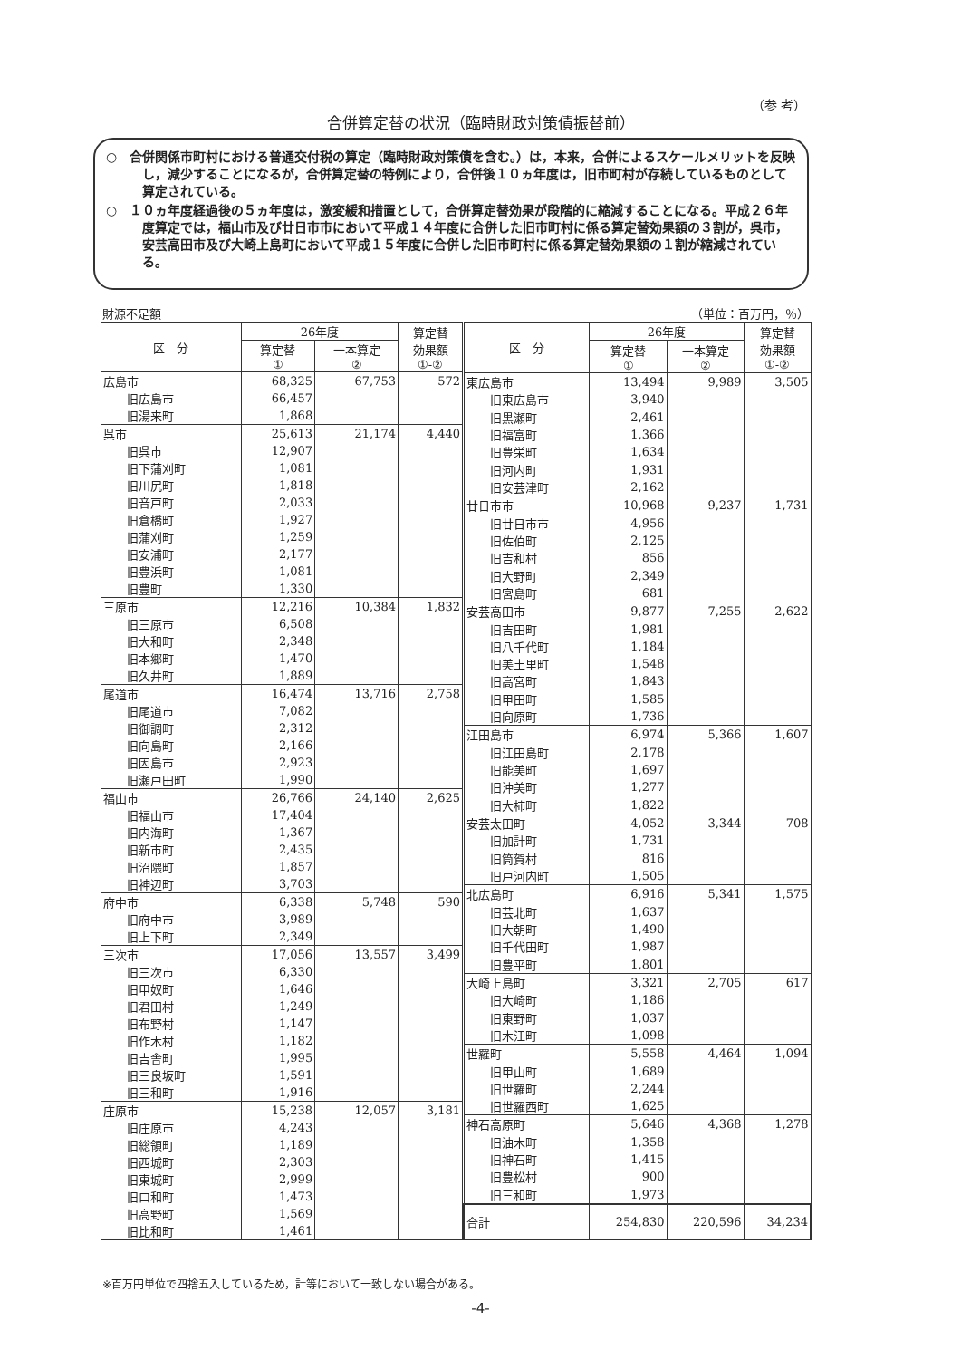（参 考）
合併算定替の状況（臨時財政対策債振替前）
○　合併関係市町村における普通交付税の算定（臨時財政対策債を含む。）は，本来，合併によるスケールメリットを反映し，減少することになるが，合併算定替の特例により，合併後１０ヵ年度は，旧市町村が存続しているものとして算定されている。
○　１０ヵ年度経過後の５ヵ年度は，激変緩和措置として，合併算定替効果が段階的に縮減することになる。平成２６年度算定では，福山市及び廿日市市において平成１４年度に合併した旧市町村に係る算定替効果額の３割が，呉市，安芸高田市及び大崎上島町において平成１５年度に合併した旧市町村に係る算定替効果額の１割が縮減されている。
財源不足額 （単位：百万円，％）
| 区 分 | 26年度 | | 算定替 効果額 ①-② |
| --- | --- | --- | --- |
| | 算定替 ① | 一本算定 ② | |
| 広島市 | 68,325 | 67,753 | 572 |
| 旧広島市 | 66,457 | | |
| 旧湯来町 | 1,868 | | |
| 呉市 | 25,613 | 21,174 | 4,440 |
| 旧呉市 | 12,907 | | |
| 旧下蒲刈町 | 1,081 | | |
| 旧川尻町 | 1,818 | | |
| 旧音戸町 | 2,033 | | |
| 旧倉橋町 | 1,927 | | |
| 旧蒲刈町 | 1,259 | | |
| 旧安浦町 | 2,177 | | |
| 旧豊浜町 | 1,081 | | |
| 旧豊町 | 1,330 | | |
| 三原市 | 12,216 | 10,384 | 1,832 |
| 旧三原市 | 6,508 | | |
| 旧大和町 | 2,348 | | |
| 旧本郷町 | 1,470 | | |
| 旧久井町 | 1,889 | | |
| 尾道市 | 16,474 | 13,716 | 2,758 |
| 旧尾道市 | 7,082 | | |
| 旧御調町 | 2,312 | | |
| 旧向島町 | 2,166 | | |
| 旧因島市 | 2,923 | | |
| 旧瀬戸田町 | 1,990 | | |
| 福山市 | 26,766 | 24,140 | 2,625 |
| 旧福山市 | 17,404 | | |
| 旧内海町 | 1,367 | | |
| 旧新市町 | 2,435 | | |
| 旧沼隈町 | 1,857 | | |
| 旧神辺町 | 3,703 | | |
| 府中市 | 6,338 | 5,748 | 590 |
| 旧府中市 | 3,989 | | |
| 旧上下町 | 2,349 | | |
| 三次市 | 17,056 | 13,557 | 3,499 |
| 旧三次市 | 6,330 | | |
| 旧甲奴町 | 1,646 | | |
| 旧君田村 | 1,249 | | |
| 旧布野村 | 1,147 | | |
| 旧作木村 | 1,182 | | |
| 旧吉舎町 | 1,995 | | |
| 旧三良坂町 | 1,591 | | |
| 旧三和町 | 1,916 | | |
| 庄原市 | 15,238 | 12,057 | 3,181 |
| 旧庄原市 | 4,243 | | |
| 旧総領町 | 1,189 | | |
| 旧西城町 | 2,303 | | |
| 旧東城町 | 2,999 | | |
| 旧口和町 | 1,473 | | |
| 旧高野町 | 1,569 | | |
| 旧比和町 | 1,461 | | |
| 区 分 | 26年度 | | 算定替 効果額 ①-② |
| --- | --- | --- | --- |
| | 算定替 ① | 一本算定 ② | |
| 東広島市 | 13,494 | 9,989 | 3,505 |
| 旧東広島市 | 3,940 | | |
| 旧黒瀬町 | 2,461 | | |
| 旧福富町 | 1,366 | | |
| 旧豊栄町 | 1,634 | | |
| 旧河内町 | 1,931 | | |
| 旧安芸津町 | 2,162 | | |
| 廿日市市 | 10,968 | 9,237 | 1,731 |
| 旧廿日市市 | 4,956 | | |
| 旧佐伯町 | 2,125 | | |
| 旧吉和村 | 856 | | |
| 旧大野町 | 2,349 | | |
| 旧宮島町 | 681 | | |
| 安芸高田市 | 9,877 | 7,255 | 2,622 |
| 旧吉田町 | 1,981 | | |
| 旧八千代町 | 1,184 | | |
| 旧美土里町 | 1,548 | | |
| 旧高宮町 | 1,843 | | |
| 旧甲田町 | 1,585 | | |
| 旧向原町 | 1,736 | | |
| 江田島市 | 6,974 | 5,366 | 1,607 |
| 旧江田島町 | 2,178 | | |
| 旧能美町 | 1,697 | | |
| 旧沖美町 | 1,277 | | |
| 旧大柿町 | 1,822 | | |
| 安芸太田町 | 4,052 | 3,344 | 708 |
| 旧加計町 | 1,731 | | |
| 旧筒賀村 | 816 | | |
| 旧戸河内町 | 1,505 | | |
| 北広島町 | 6,916 | 5,341 | 1,575 |
| 旧芸北町 | 1,637 | | |
| 旧大朝町 | 1,490 | | |
| 旧千代田町 | 1,987 | | |
| 旧豊平町 | 1,801 | | |
| 大崎上島町 | 3,321 | 2,705 | 617 |
| 旧大崎町 | 1,186 | | |
| 旧東野町 | 1,037 | | |
| 旧木江町 | 1,098 | | |
| 世羅町 | 5,558 | 4,464 | 1,094 |
| 旧甲山町 | 1,689 | | |
| 旧世羅町 | 2,244 | | |
| 旧世羅西町 | 1,625 | | |
| 神石高原町 | 5,646 | 4,368 | 1,278 |
| 旧油木町 | 1,358 | | |
| 旧神石町 | 1,415 | | |
| 旧豊松村 | 900 | | |
| 旧三和町 | 1,973 | | |
| 合計 | 254,830 | 220,596 | 34,234 |
※百万円単位で四捨五入しているため，計等において一致しない場合がある。
-4-